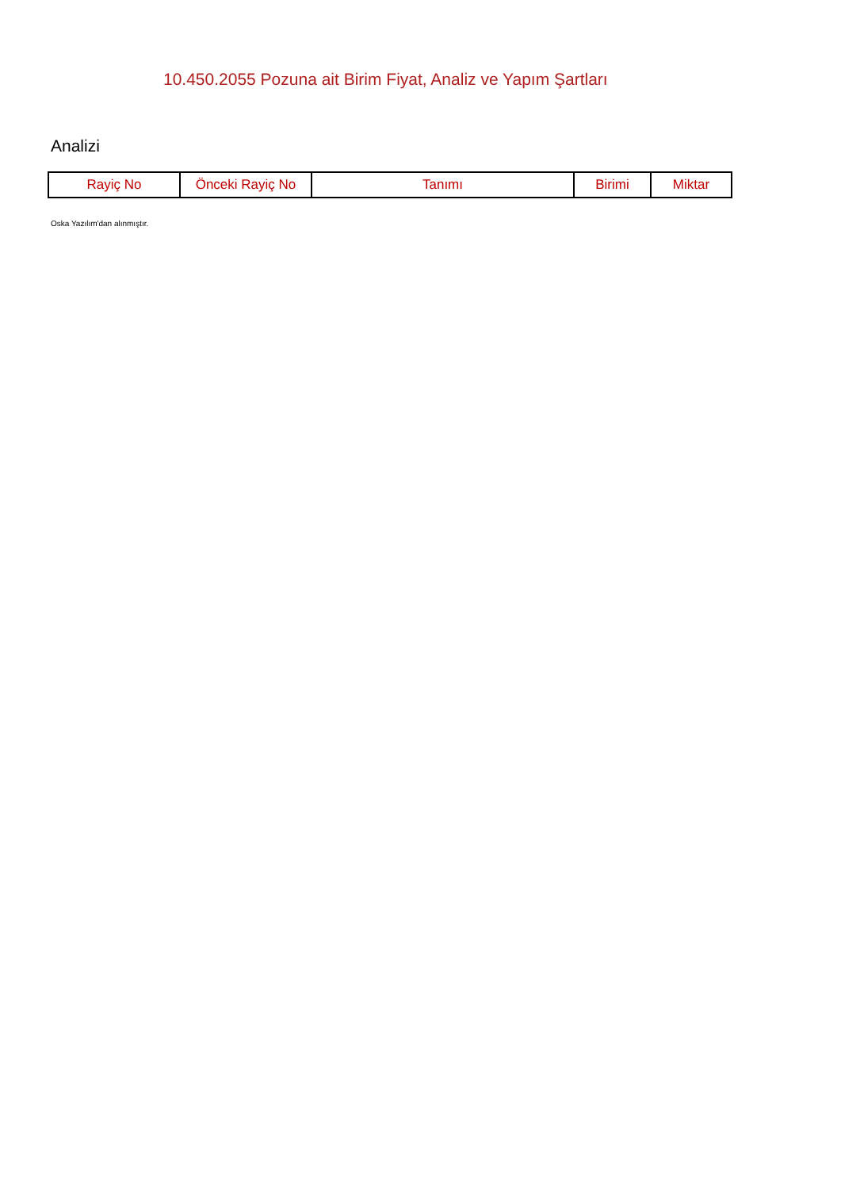10.450.2055 Pozuna ait Birim Fiyat, Analiz ve Yapım Şartları
Analizi
| Rayiç No | Önceki Rayiç No | Tanımı | Birimi | Miktar |
| --- | --- | --- | --- | --- |
Oska Yazılım'dan alınmıştır.